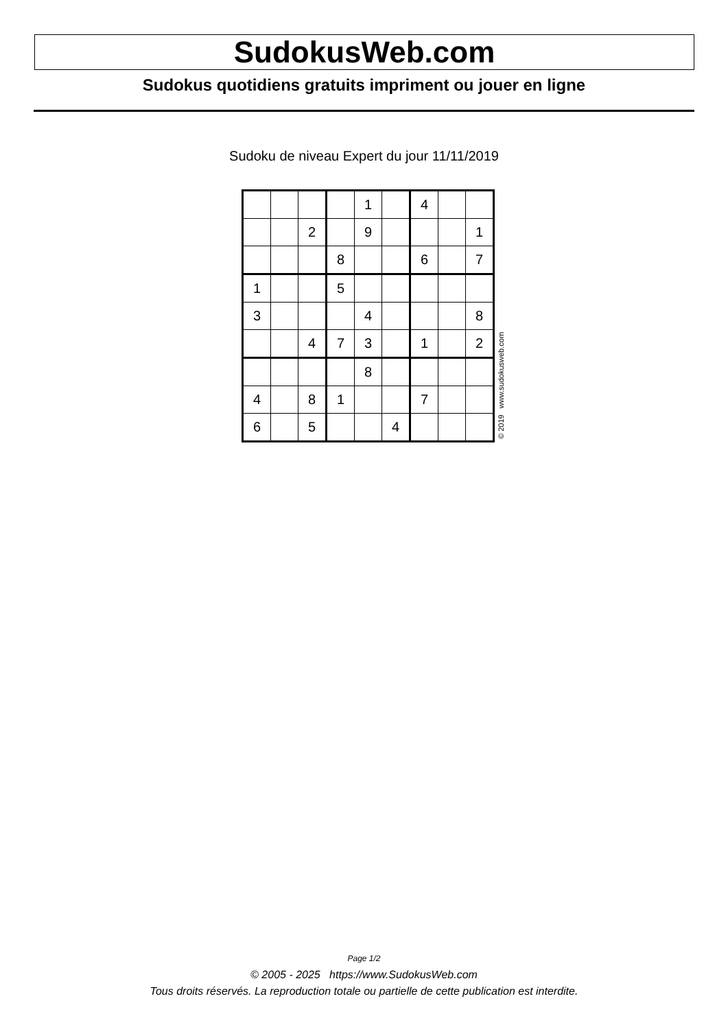SudokusWeb.com
Sudokus quotidiens gratuits impriment ou jouer en ligne
Sudoku de niveau Expert du jour 11/11/2019
| | | | | 1 | | 4 | | |
| | | 2 | | 9 | | | | 1 |
| | | | 8 | | | 6 | | 7 |
| 1 | | | 5 | | | | | |
| 3 | | | | 4 | | | | 8 |
| | | 4 | 7 | 3 | | 1 | | 2 |
| | | | | 8 | | | | |
| 4 | | 8 | 1 | | | 7 | | |
| 6 | | 5 | | | 4 | | | |
© 2019 www.sudokusweb.com
Page 1/2
© 2005 - 2025 https://www.SudokusWeb.com
Tous droits réservés. La reproduction totale ou partielle de cette publication est interdite.